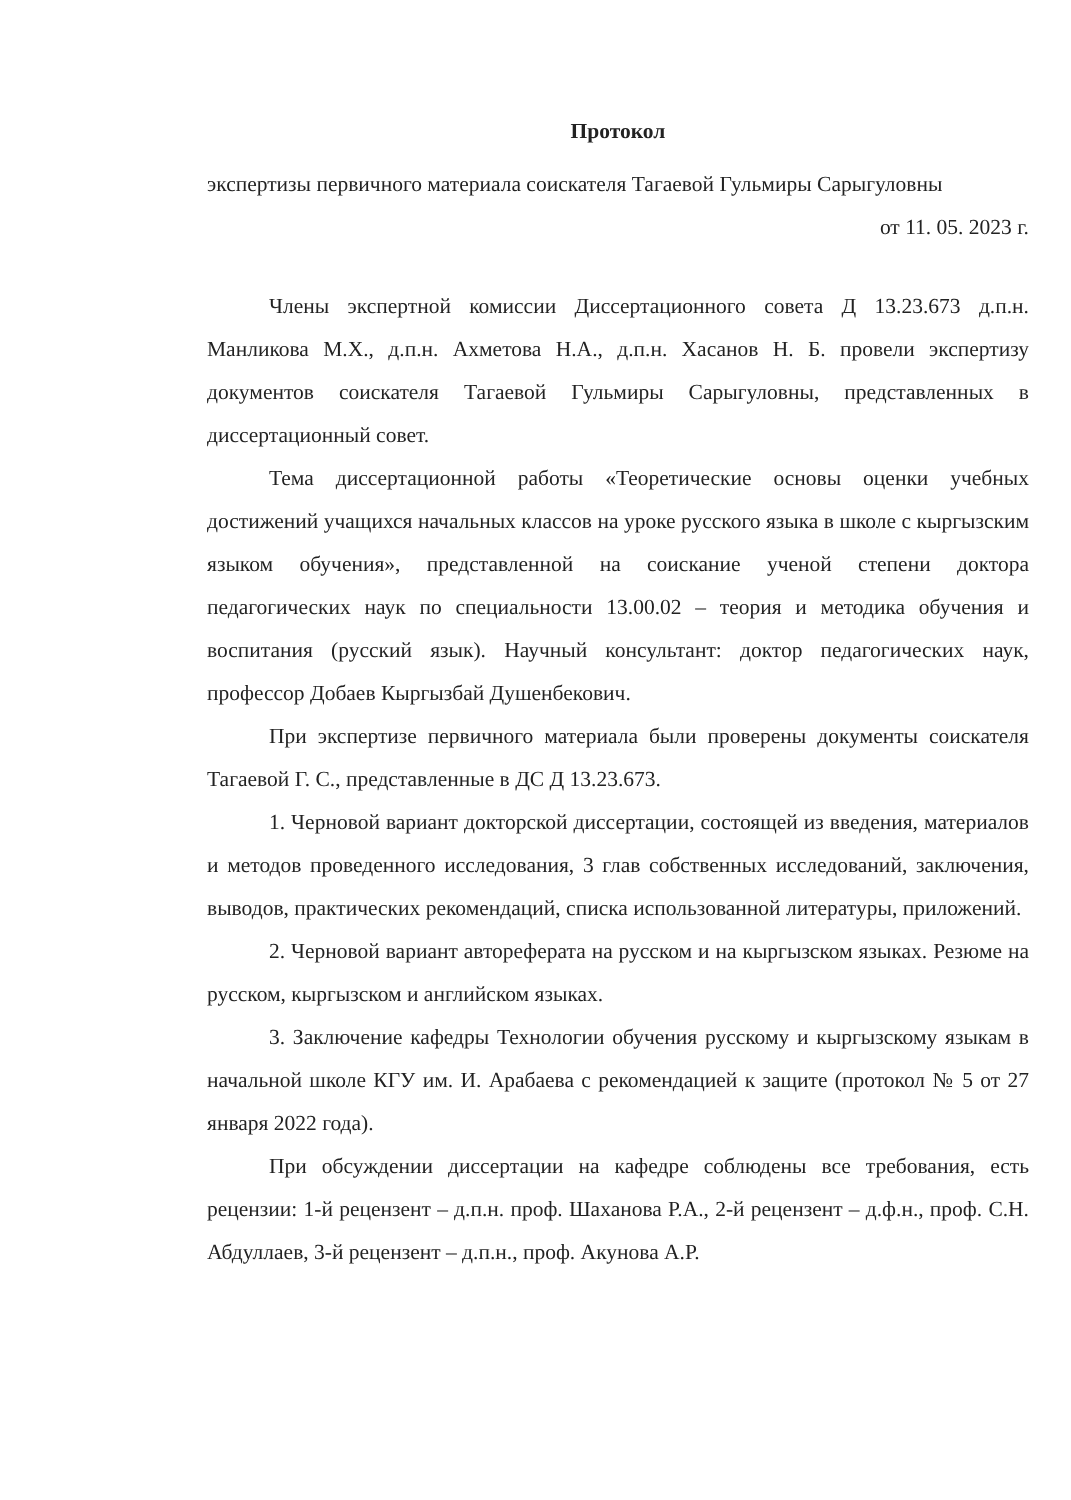Протокол
экспертизы первичного материала соискателя Тагаевой Гульмиры Сарыгуловны
от 11. 05. 2023 г.
Члены экспертной комиссии Диссертационного совета Д 13.23.673 д.п.н. Манликова М.Х., д.п.н. Ахметова Н.А., д.п.н. Хасанов Н. Б. провели экспертизу документов соискателя Тагаевой Гульмиры Сарыгуловны, представленных в диссертационный совет.
Тема диссертационной работы «Теоретические основы оценки учебных достижений учащихся начальных классов на уроке русского языка в школе с кыргызским языком обучения», представленной на соискание ученой степени доктора педагогических наук по специальности 13.00.02 – теория и методика обучения и воспитания (русский язык). Научный консультант: доктор педагогических наук, профессор Добаев Кыргызбай Душенбекович.
При экспертизе первичного материала были проверены документы соискателя Тагаевой Г. С., представленные в ДС Д 13.23.673.
1. Черновой вариант докторской диссертации, состоящей из введения, материалов и методов проведенного исследования, 3 глав собственных исследований, заключения, выводов, практических рекомендаций, списка использованной литературы, приложений.
2. Черновой вариант автореферата на русском и на кыргызском языках. Резюме на русском, кыргызском и английском языках.
3. Заключение кафедры Технологии обучения русскому и кыргызскому языкам в начальной школе КГУ им. И. Арабаева с рекомендацией к защите (протокол № 5 от 27 января 2022 года).
При обсуждении диссертации на кафедре соблюдены все требования, есть рецензии: 1-й рецензент – д.п.н. проф. Шаханова Р.А., 2-й рецензент – д.ф.н., проф. С.Н. Абдуллаев, 3-й рецензент – д.п.н., проф. Акунова А.Р.